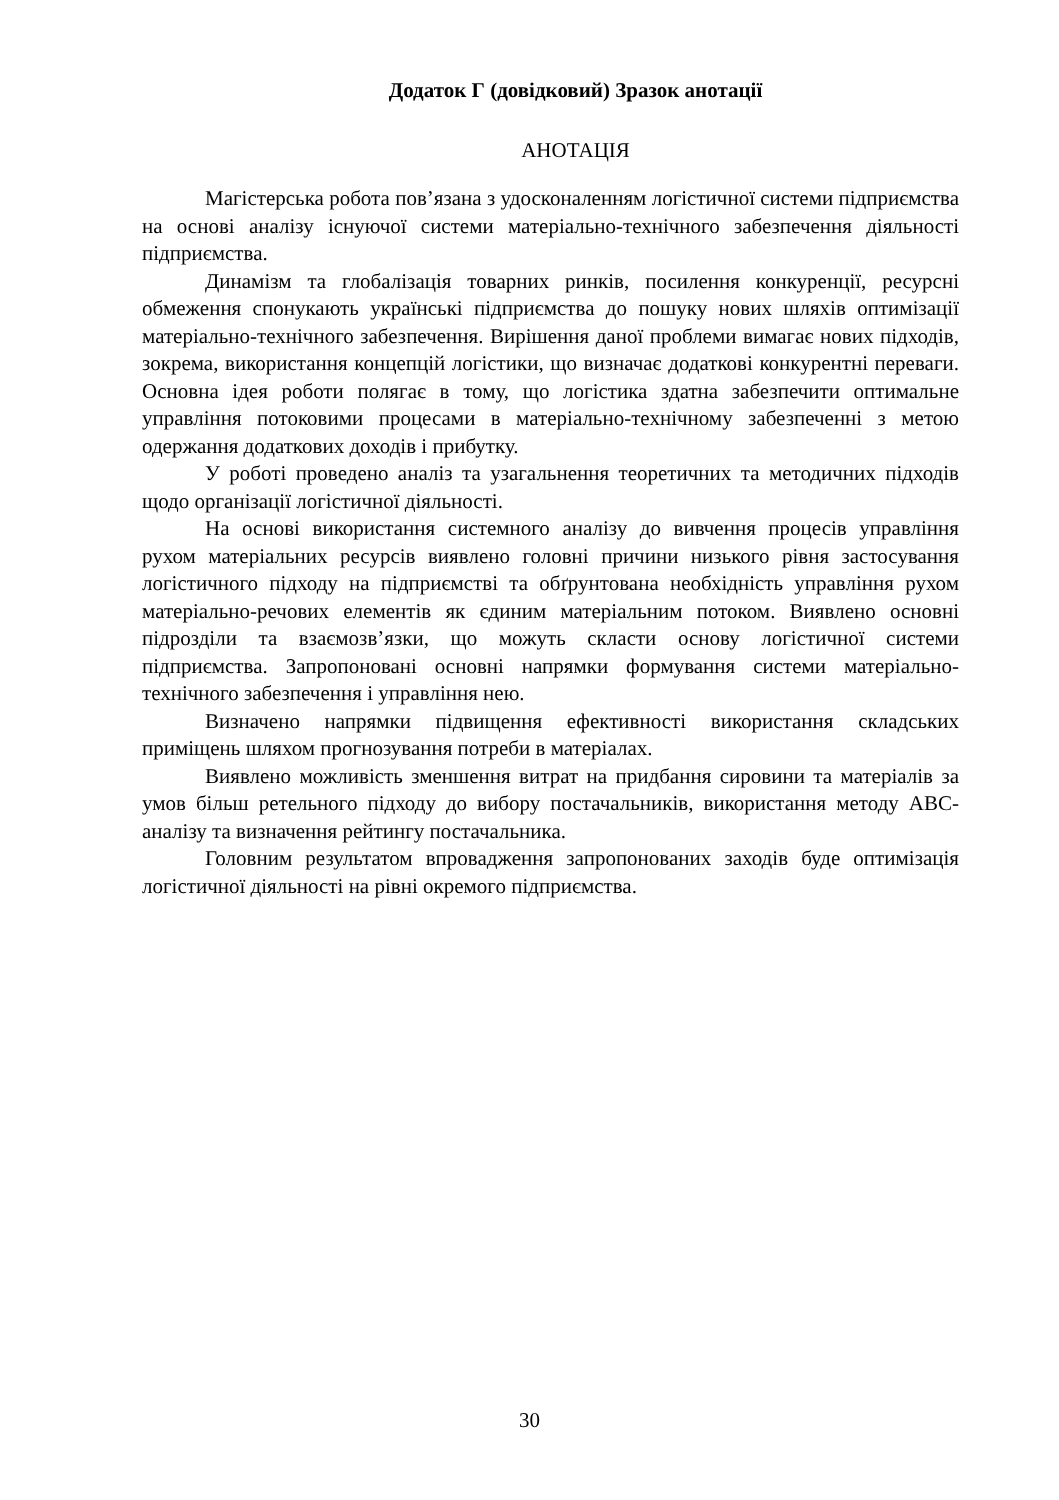Додаток Г (довідковий) Зразок анотації
АНОТАЦІЯ
Магістерська робота пов’язана з удосконаленням логістичної системи підприємства на основі аналізу існуючої системи матеріально-технічного забезпечення діяльності підприємства.
Динамізм та глобалізація товарних ринків, посилення конкуренції, ресурсні обмеження спонукають українські підприємства до пошуку нових шляхів оптимізації матеріально-технічного забезпечення. Вирішення даної проблеми вимагає нових підходів, зокрема, використання концепцій логістики, що визначає додаткові конкурентні переваги. Основна ідея роботи полягає в тому, що логістика здатна забезпечити оптимальне управління потоковими процесами в матеріально-технічному забезпеченні з метою одержання додаткових доходів і прибутку.
У роботі проведено аналіз та узагальнення теоретичних та методичних підходів щодо організації логістичної діяльності.
На основі використання системного аналізу до вивчення процесів управління рухом матеріальних ресурсів виявлено головні причини низького рівня застосування логістичного підходу на підприємстві та обґрунтована необхідність управління рухом матеріально-речових елементів як єдиним матеріальним потоком. Виявлено основні підрозділи та взаємозв’язки, що можуть скласти основу логістичної системи підприємства. Запропоновані основні напрямки формування системи матеріально-технічного забезпечення і управління нею.
Визначено напрямки підвищення ефективності використання складських приміщень шляхом прогнозування потреби в матеріалах.
Виявлено можливість зменшення витрат на придбання сировини та матеріалів за умов більш ретельного підходу до вибору постачальників, використання методу АВС-аналізу та визначення рейтингу постачальника.
Головним результатом впровадження запропонованих заходів буде оптимізація логістичної діяльності на рівні окремого підприємства.
30